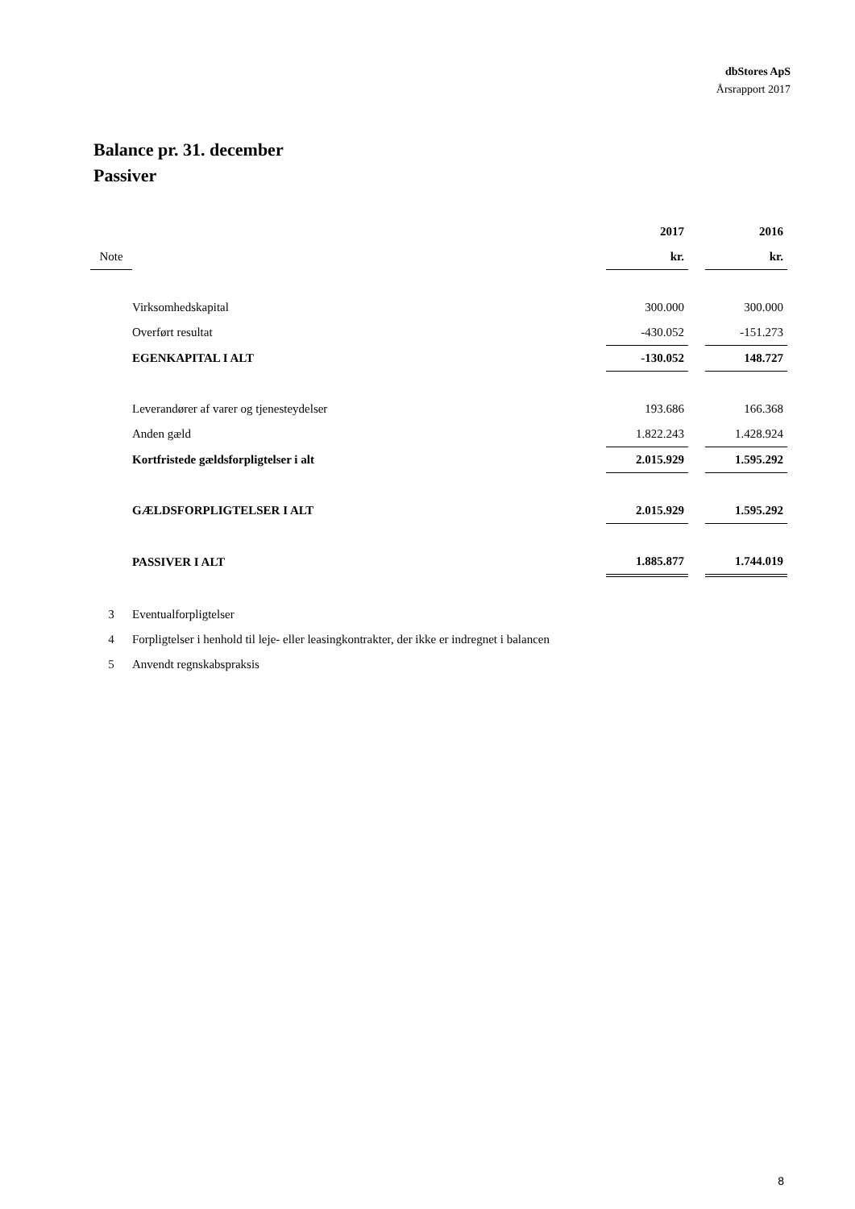dbStores ApS
Årsrapport 2017
Balance pr. 31. december
Passiver
| | | 2017 | | 2016 |
| Note | | kr. | | kr. |
| | Virksomhedskapital | 300.000 | | 300.000 |
| | Overført resultat | -430.052 | | -151.273 |
| | EGENKAPITAL I ALT | -130.052 | | 148.727 |
| | Leverandører af varer og tjenesteydelser | 193.686 | | 166.368 |
| | Anden gæld | 1.822.243 | | 1.428.924 |
| | Kortfristede gældsforpligtelser i alt | 2.015.929 | | 1.595.292 |
| | GÆLDSFORPLIGTELSER I ALT | 2.015.929 | | 1.595.292 |
| | PASSIVER I ALT | 1.885.877 | | 1.744.019 |
| 3 | Eventualforpligtelser | | | |
| 4 | Forpligtelser i henhold til leje- eller leasingkontrakter, der ikke er indregnet i balancen | | | |
| 5 | Anvendt regnskabspraksis | | | |
8